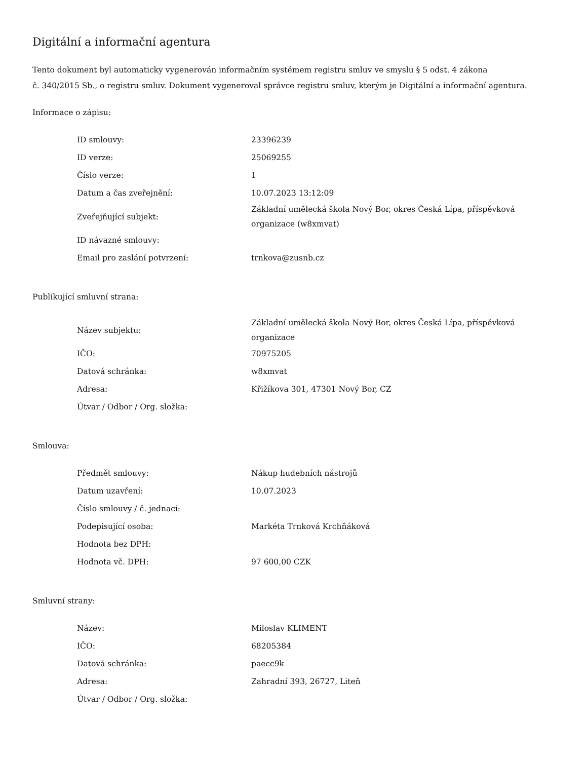Digitální a informační agentura
Tento dokument byl automaticky vygenerován informačním systémem registru smluv ve smyslu § 5 odst. 4 zákona
č. 340/2015 Sb., o registru smluv. Dokument vygeneroval správce registru smluv, kterým je Digitální a informační agentura.
Informace o zápisu:
| ID smlouvy: | 23396239 |
| ID verze: | 25069255 |
| Číslo verze: | 1 |
| Datum a čas zveřejnění: | 10.07.2023 13:12:09 |
| Zveřejňující subjekt: | Základní umělecká škola Nový Bor, okres Česká Lípa, příspěvková organizace (w8xmvat) |
| ID návazné smlouvy: | |
| Email pro zaslání potvrzení: | trnkova@zusnb.cz |
Publikující smluvní strana:
| Název subjektu: | Základní umělecká škola Nový Bor, okres Česká Lípa, příspěvková organizace |
| IČO: | 70975205 |
| Datová schránka: | w8xmvat |
| Adresa: | Křižíkova 301, 47301 Nový Bor, CZ |
| Útvar / Odbor / Org. složka: | |
Smlouva:
| Předmět smlouvy: | Nákup hudebních nástrojů |
| Datum uzavření: | 10.07.2023 |
| Číslo smlouvy / č. jednací: | |
| Podepisující osoba: | Markéta Trnková Krchňáková |
| Hodnota bez DPH: | |
| Hodnota vč. DPH: | 97 600,00 CZK |
Smluvní strany:
| Název: | Miloslav KLIMENT |
| IČO: | 68205384 |
| Datová schránka: | paecc9k |
| Adresa: | Zahradní 393, 26727, Liteň |
| Útvar / Odbor / Org. složka: | |